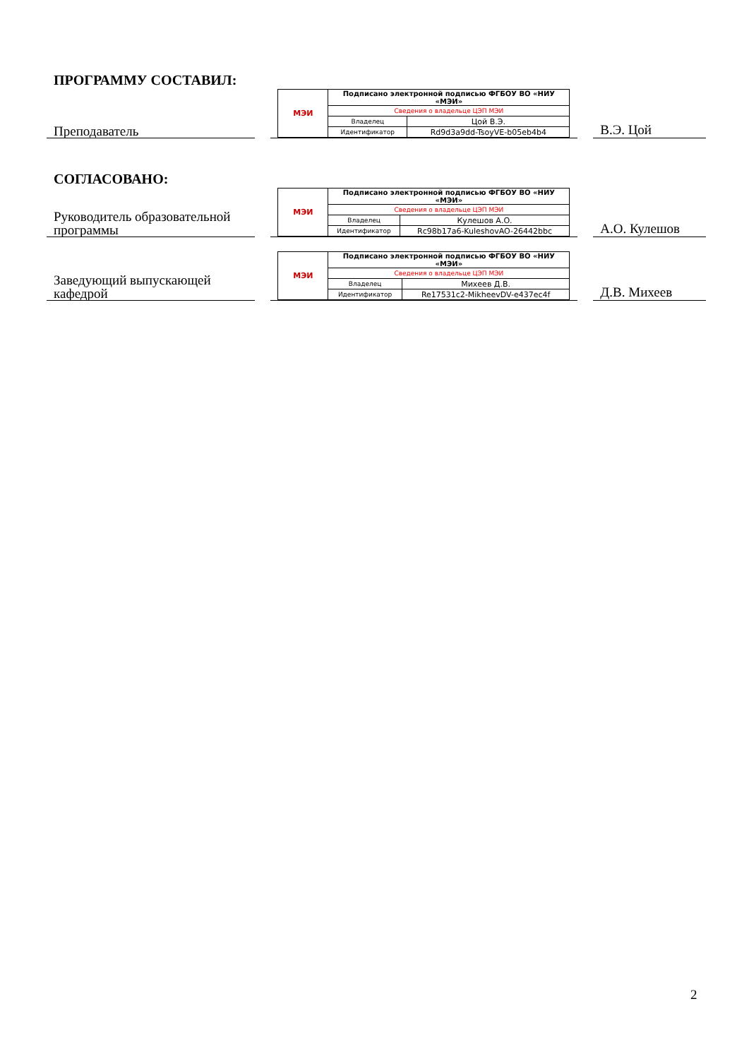ПРОГРАММУ СОСТАВИЛ:
Преподаватель
| МЭИ | Подписано электронной подписью ФГБОУ ВО «НИУ «МЭИ» | |
| | Сведения о владельце ЦЭП МЭИ | |
| | Владелец | Цой В.Э. |
| | Идентификатор | Rd9d3a9dd-TsoyVE-b05eb4b4 |
В.Э. Цой
СОГЛАСОВАНО:
Руководитель образовательной программы
| МЭИ | Подписано электронной подписью ФГБОУ ВО «НИУ «МЭИ» | |
| | Сведения о владельце ЦЭП МЭИ | |
| | Владелец | Кулешов А.О. |
| | Идентификатор | Rc98b17a6-KuleshovAO-26442bbc |
А.О. Кулешов
Заведующий выпускающей кафедрой
| МЭИ | Подписано электронной подписью ФГБОУ ВО «НИУ «МЭИ» | |
| | Сведения о владельце ЦЭП МЭИ | |
| | Владелец | Михеев Д.В. |
| | Идентификатор | Re17531c2-MikheevDV-e437ec4f |
Д.В. Михеев
2